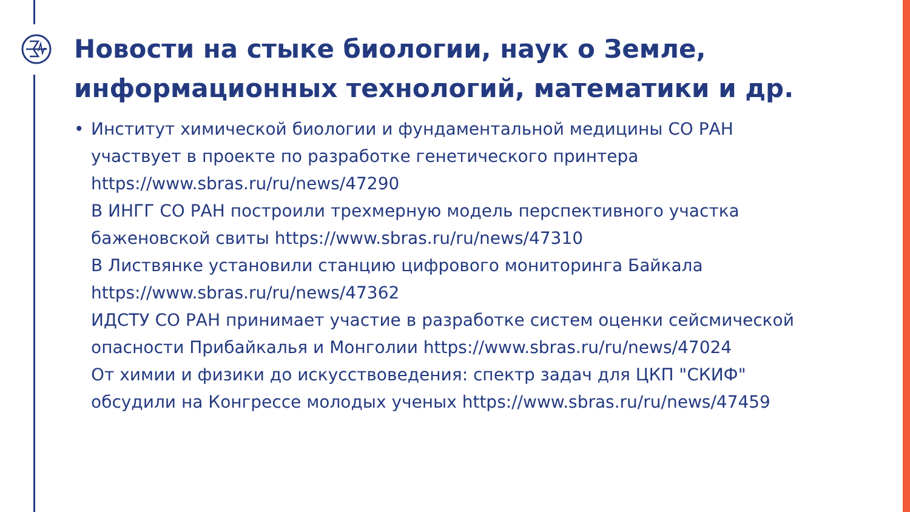Новости на стыке биологии, наук о Земле, информационных технологий, математики и др.
• Институт химической биологии и фундаментальной медицины СО РАН участвует в проекте по разработке генетического принтера https://www.sbras.ru/ru/news/47290
В ИНГГ СО РАН построили трехмерную модель перспективного участка баженовской свиты https://www.sbras.ru/ru/news/47310
В Листвянке установили станцию цифрового мониторинга Байкала https://www.sbras.ru/ru/news/47362
ИДСТУ СО РАН принимает участие в разработке систем оценки сейсмической опасности Прибайкалья и Монголии https://www.sbras.ru/ru/news/47024
От химии и физики до искусствоведения: спектр задач для ЦКП "СКИФ" обсудили на Конгрессе молодых ученых https://www.sbras.ru/ru/news/47459